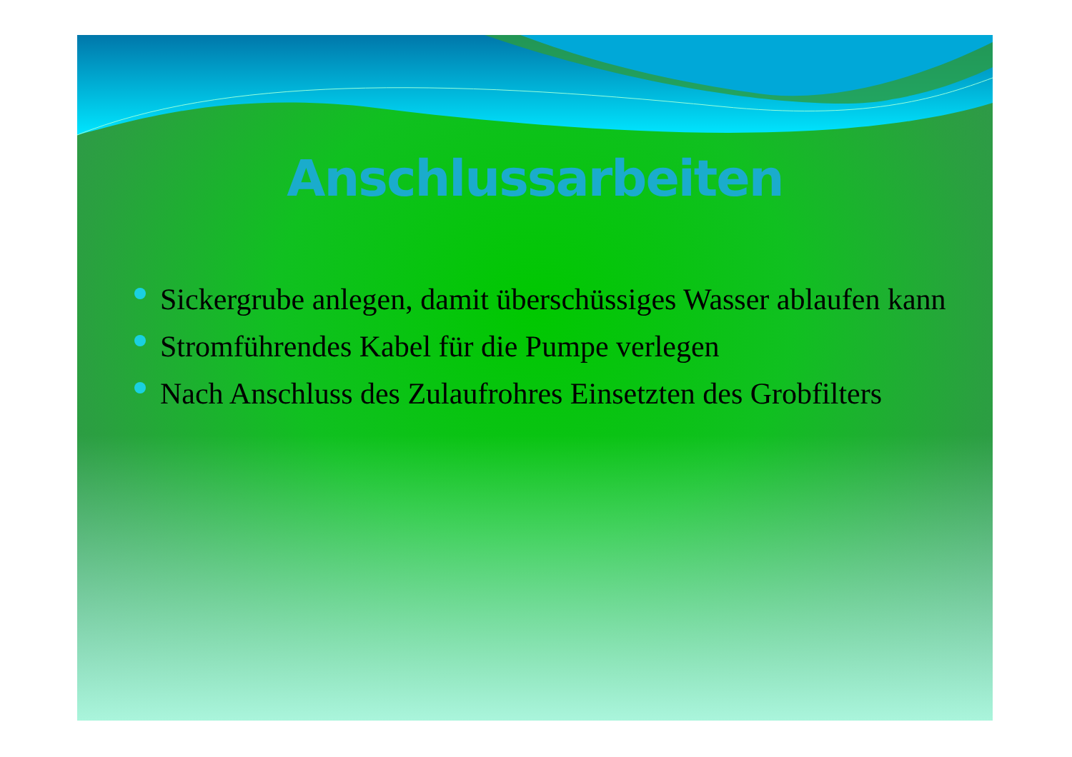Anschlussarbeiten
Sickergrube anlegen, damit überschüssiges Wasser ablaufen kann
Stromführendes Kabel für die Pumpe verlegen
Nach Anschluss des Zulaufrohres Einsetzten des Grobfilters